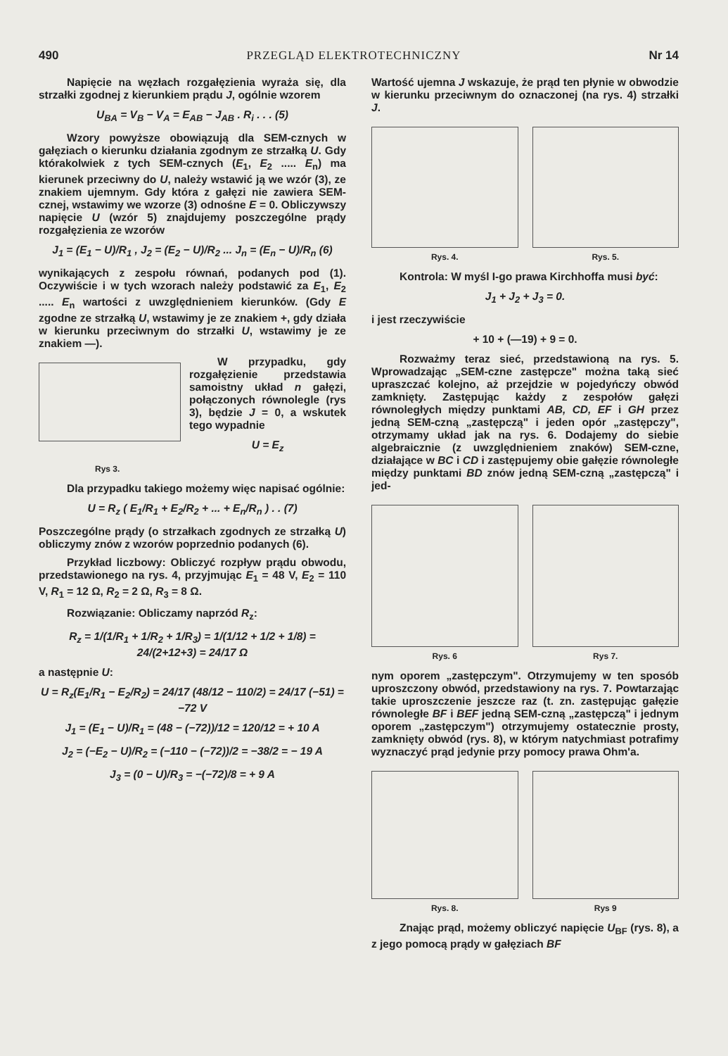490 PRZEGLĄD ELEKTROTECHNICZNY Nr 14
Napięcie na węzłach rozgałęzienia wyraża się, dla strzałki zgodnej z kierunkiem prądu J, ogólnie wzorem
U<sub>BA</sub> = V<sub>B</sub> − V<sub>A</sub> = E<sub>AB</sub> − J<sub>AB</sub> . R<sub>i</sub> . . . (5)
Wzory powyższe obowiązują dla SEM-cznych w gałęziach o kierunku działania zgodnym ze strzałką U. Gdy którakolwiek z tych SEM-cznych (E<sub>1</sub>, E<sub>2</sub> ..... E<sub>n</sub>) ma kierunek przeciwny do U, należy wstawić ją we wzór (3), ze znakiem ujemnym. Gdy która z gałęzi nie zawiera SEM-cznej, wstawimy we wzorze (3) odnośne E = 0. Obliczywszy napięcie U (wzór 5) znajdujemy poszczególne prądy rozgałęzienia ze wzorów
J<sub>1</sub> = (E<sub>1</sub> − U)/R<sub>1</sub> , J<sub>2</sub> = (E<sub>2</sub> − U)/R<sub>2</sub> ... J<sub>n</sub> = (E<sub>n</sub> − U)/R<sub>n</sub> (6)
wynikających z zespołu równań, podanych pod (1). Oczywiście i w tych wzorach należy podstawić za E<sub>1</sub>, E<sub>2</sub> ..... E<sub>n</sub> wartości z uwzględnieniem kierunków. (Gdy E zgodne ze strzałką U, wstawimy je ze znakiem +, gdy działa w kierunku przeciwnym do strzałki U, wstawimy je ze znakiem —).
W przypadku, gdy rozgałęzienie przedstawia samoistny układ n gałęzi, połączonych równolegle (rys 3), będzie J = 0, a wskutek tego wypadnie
U = E<sub>z</sub>
Rys 3.
Dla przypadku takiego możemy więc napisać ogólnie:
U = R<sub>z</sub> ( E<sub>1</sub>/R<sub>1</sub> + E<sub>2</sub>/R<sub>2</sub> + ... + E<sub>n</sub>/R<sub>n</sub> ) . . (7)
Poszczególne prądy (o strzałkach zgodnych ze strzałką U) obliczymy znów z wzorów poprzednio podanych (6).
Przykład liczbowy: Obliczyć rozpływ prądu obwodu, przedstawionego na rys. 4, przyjmując E<sub>1</sub> = 48 V, E<sub>2</sub> = 110 V, R<sub>1</sub> = 12 Ω, R<sub>2</sub> = 2 Ω, R<sub>3</sub> = 8 Ω.
Rozwiązanie: Obliczamy naprzód R<sub>z</sub>:
R<sub>z</sub> = 1/(1/R<sub>1</sub> + 1/R<sub>2</sub> + 1/R<sub>3</sub>) = 1/(1/12 + 1/2 + 1/8) = 24/(2+12+3) = 24/17 Ω
a następnie U:
U = R<sub>z</sub>(E<sub>1</sub>/R<sub>1</sub> − E<sub>2</sub>/R<sub>2</sub>) = 24/17 (48/12 − 110/2) = 24/17 (−51) = −72 V
J<sub>1</sub> = (E<sub>1</sub> − U)/R<sub>1</sub> = (48 − (−72))/12 = 120/12 = + 10 A
J<sub>2</sub> = (−E<sub>2</sub> − U)/R<sub>2</sub> = (−110 − (−72))/2 = −38/2 = − 19 A
J<sub>3</sub> = (0 − U)/R<sub>3</sub> = −(−72)/8 = + 9 A
Wartość ujemna J wskazuje, że prąd ten płynie w obwodzie w kierunku przeciwnym do oznaczonej (na rys. 4) strzałki J.
Rys. 4. Rys. 5.
Kontrola: W myśl I-go prawa Kirchhoffa musi być:
J<sub>1</sub> + J<sub>2</sub> + J<sub>3</sub> = 0.
i jest rzeczywiście
+ 10 + (—19) + 9 = 0.
Rozważmy teraz sieć, przedstawioną na rys. 5. Wprowadzając „SEM-czne zastępcze" można taką sieć upraszczać kolejno, aż przejdzie w pojedyńczy obwód zamknięty. Zastępując każdy z zespołów gałęzi równoległych między punktami AB, CD, EF i GH przez jedną SEM-czną „zastępczą" i jeden opór „zastępczy", otrzymamy układ jak na rys. 6. Dodajemy do siebie algebraicznie (z uwzględnieniem znaków) SEM-czne, działające w BC i CD i zastępujemy obie gałęzie równoległe między punktami BD znów jedną SEM-czną „zastępczą" i jed-
Rys. 6 Rys 7.
nym oporem „zastępczym". Otrzymujemy w ten sposób uproszczony obwód, przedstawiony na rys. 7. Powtarzając takie uproszczenie jeszcze raz (t. zn. zastępując gałęzie równoległe BF i BEF jedną SEM-czną „zastępczą" i jednym oporem „zastępczym") otrzymujemy ostatecznie prosty, zamknięty obwód (rys. 8), w którym natychmiast potrafimy wyznaczyć prąd jedynie przy pomocy prawa Ohm'a.
Rys. 8. Rys 9
Znając prąd, możemy obliczyć napięcie U<sub>BF</sub> (rys. 8), a z jego pomocą prądy w gałęziach BF